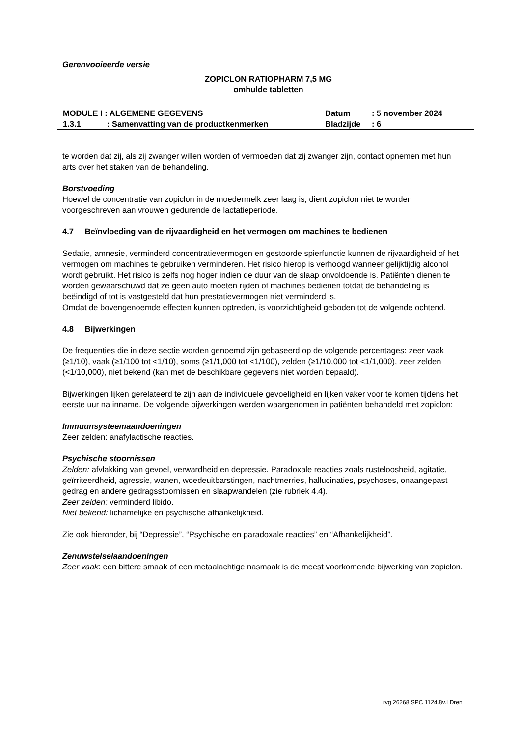Gerenvooieerde versie
ZOPICLON RATIOPHARM 7,5 MG
omhulde tabletten
MODULE I : ALGEMENE GEGEVENS Datum: 5 november 2024
1.3.1: Samenvatting van de productkenmerken Bladzijde: 6
te worden dat zij, als zij zwanger willen worden of vermoeden dat zij zwanger zijn, contact opnemen met hun arts over het staken van de behandeling.
Borstvoeding
Hoewel de concentratie van zopiclon in de moedermelk zeer laag is, dient zopiclon niet te worden voorgeschreven aan vrouwen gedurende de lactatieperiode.
4.7 Beïnvloeding van de rijvaardigheid en het vermogen om machines te bedienen
Sedatie, amnesie, verminderd concentratievermogen en gestoorde spierfunctie kunnen de rijvaardigheid of het vermogen om machines te gebruiken verminderen. Het risico hierop is verhoogd wanneer gelijktijdig alcohol wordt gebruikt. Het risico is zelfs nog hoger indien de duur van de slaap onvoldoende is. Patiënten dienen te worden gewaarschuwd dat ze geen auto moeten rijden of machines bedienen totdat de behandeling is beëindigd of tot is vastgesteld dat hun prestatievermogen niet verminderd is.
Omdat de bovengenoemde effecten kunnen optreden, is voorzichtigheid geboden tot de volgende ochtend.
4.8 Bijwerkingen
De frequenties die in deze sectie worden genoemd zijn gebaseerd op de volgende percentages: zeer vaak (≥1/10), vaak (≥1/100 tot <1/10), soms (≥1/1,000 tot <1/100), zelden (≥1/10,000 tot <1/1,000), zeer zelden (<1/10,000), niet bekend (kan met de beschikbare gegevens niet worden bepaald).
Bijwerkingen lijken gerelateerd te zijn aan de individuele gevoeligheid en lijken vaker voor te komen tijdens het eerste uur na inname. De volgende bijwerkingen werden waargenomen in patiënten behandeld met zopiclon:
Immuunsysteemaandoeningen
Zeer zelden: anafylactische reacties.
Psychische stoornissen
Zelden: afvlakking van gevoel, verwardheid en depressie. Paradoxale reacties zoals rusteloosheid, agitatie, geïrriteerdheid, agressie, wanen, woedeuitbarstingen, nachtmerries, hallucinaties, psychoses, onaangepast gedrag en andere gedragsstoornissen en slaapwandelen (zie rubriek 4.4).
Zeer zelden: verminderd libido.
Niet bekend: lichamelijke en psychische afhankelijkheid.
Zie ook hieronder, bij “Depressie”, “Psychische en paradoxale reacties” en “Afhankelijkheid”.
Zenuwstelselaandoeningen
Zeer vaak: een bittere smaak of een metaalachtige nasmaak is de meest voorkomende bijwerking van zopiclon.
rvg 26268 SPC 1124.8v.LDren